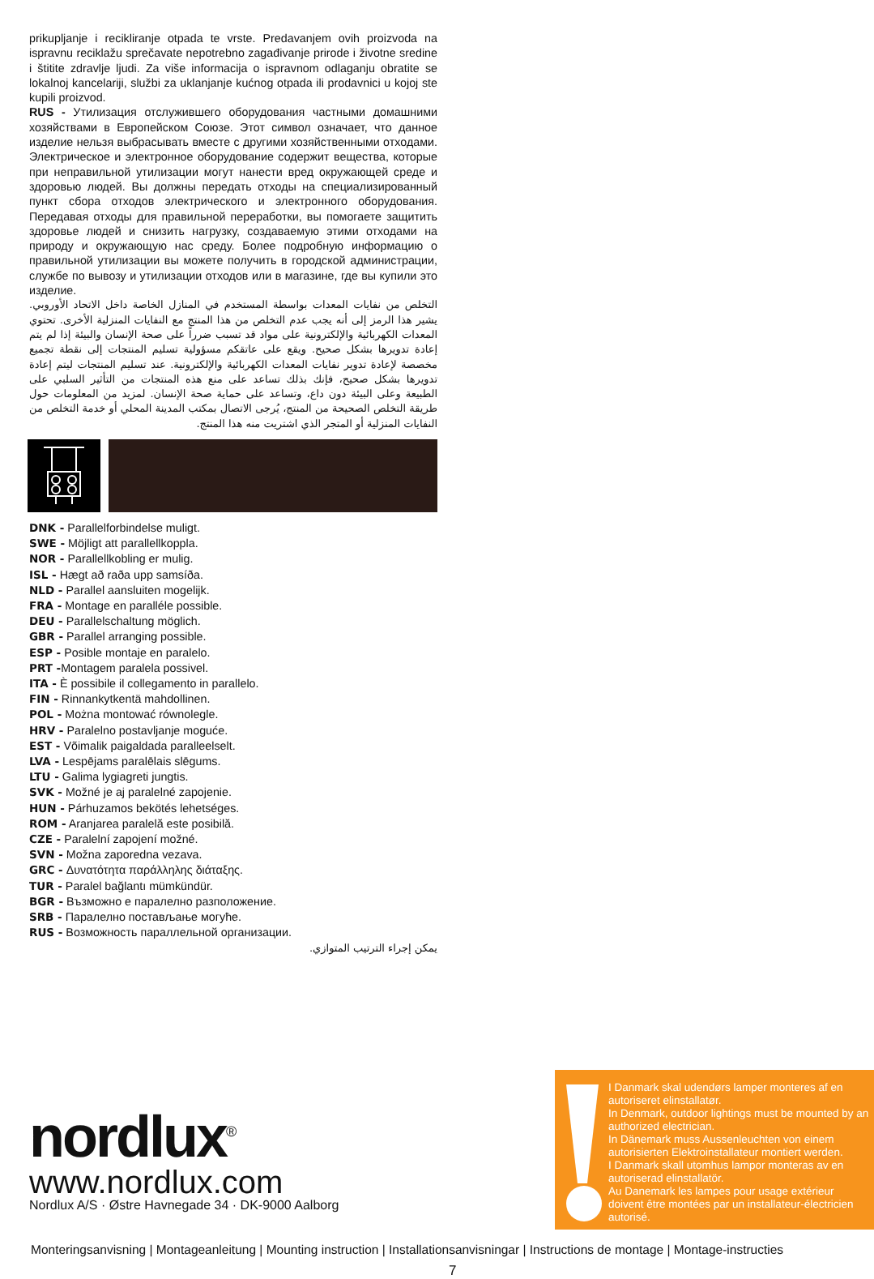prikupljanje i recikliranje otpada te vrste. Predavanjem ovih proizvoda na ispravnu reciklažu sprečavate nepotrebno zagađivanje prirode i životne sredine i štitite zdravlje ljudi. Za više informacija o ispravnom odlaganju obratite se lokalnoj kancelariji, službi za uklanjanje kućnog otpada ili prodavnici u kojoj ste kupili proizvod.
RUS - Утилизация отслужившего оборудования частными домашними хозяйствами в Европейском Союзе. Этот символ означает, что данное изделие нельзя выбрасывать вместе с другими хозяйственными отходами. Электрическое и электронное оборудование содержит вещества, которые при неправильной утилизации могут нанести вред окружающей среде и здоровью людей. Вы должны передать отходы на специализированный пункт сбора отходов электрического и электронного оборудования. Передавая отходы для правильной переработки, вы помогаете защитить здоровье людей и снизить нагрузку, создаваемую этими отходами на природу и окружающую нас среду. Более подробную информацию о правильной утилизации вы можете получить в городской администрации, службе по вывозу и утилизации отходов или в магазине, где вы купили это изделие.
التخلص من نفايات المعدات بواسطة المستخدم في المنازل الخاصة داخل الاتحاد الأوروبي. يشير هذا الرمز إلى أنه يجب عدم التخلص من هذا المنتج مع النفايات المنزلية الأخرى. تحتوي المعدات الكهربائية والإلكترونية على مواد قد تسبب ضرراً على صحة الإنسان والبيئة إذا لم يتم إعادة تدويرها بشكل صحيح. ويقع على عاتقكم مسؤولية تسليم المنتجات إلى نقطة تجميع مخصصة لإعادة تدوير نفايات المعدات الكهربائية والإلكترونية. عند تسليم المنتجات ليتم إعادة تدويرها بشكل صحيح، فإنك بذلك تساعد على منع هذه المنتجات من التأثير السلبي على الطبيعة وعلى البيئة دون داع، وتساعد على حماية صحة الإنسان. لمزيد من المعلومات حول طريقة التخلص الصحيحة من المنتج، يُرجى الاتصال بمكتب المدينة المحلي أو خدمة التخلص من النفايات المنزلية أو المتجر الذي اشتريت منه هذا المنتج.
DNK - Parallelforbindelse muligt.
SWE - Möjligt att parallellkoppla.
NOR - Parallellkobling er mulig.
ISL - Hægt að raða upp samsíða.
NLD - Parallel aansluiten mogelijk.
FRA - Montage en paralléle possible.
DEU - Parallelschaltung möglich.
GBR - Parallel arranging possible.
ESP - Posible montaje en paralelo.
PRT -Montagem paralela possivel.
ITA - È possibile il collegamento in parallelo.
FIN - Rinnankytkentä mahdollinen.
POL - Można montować równolegle.
HRV - Paralelno postavljanje moguće.
EST - Võimalik paigaldada paralleelselt.
LVA - Lespējams paralēlais slēgums.
LTU - Galima lygiagreti jungtis.
SVK - Možné je aj paralelné zapojenie.
HUN - Párhuzamos bekötés lehetséges.
ROM - Aranjarea paralelă este posibilă.
CZE - Paralelní zapojení možné.
SVN - Možna zaporedna vezava.
GRC - Δυνατότητα παράλληλης διάταξης.
TUR - Paralel bağlantı mümkündür.
BGR - Възможно е паралелно разположение.
SRB - Паралелно постављање могуће.
RUS - Возможность параллельной организации.
يمكن إجراء الترتيب المتوازي.
nordlux<sup>®</sup>
www.nordlux.com
Nordlux A/S · Østre Havnegade 34 · DK-9000 Aalborg
I Danmark skal udendørs lamper monteres af en autoriseret elinstallatør.
In Denmark, outdoor lightings must be mounted by an authorized electrician.
In Dänemark muss Aussenleuchten von einem autorisierten Elektroinstallateur montiert werden.
I Danmark skall utomhus lampor monteras av en autoriserad elinstallatör.
Au Danemark les lampes pour usage extérieur doivent être montées par un installateur-électricien autorisé.
Monteringsanvisning | Montageanleitung | Mounting instruction | Installationsanvisningar | Instructions de montage | Montage-instructies
7